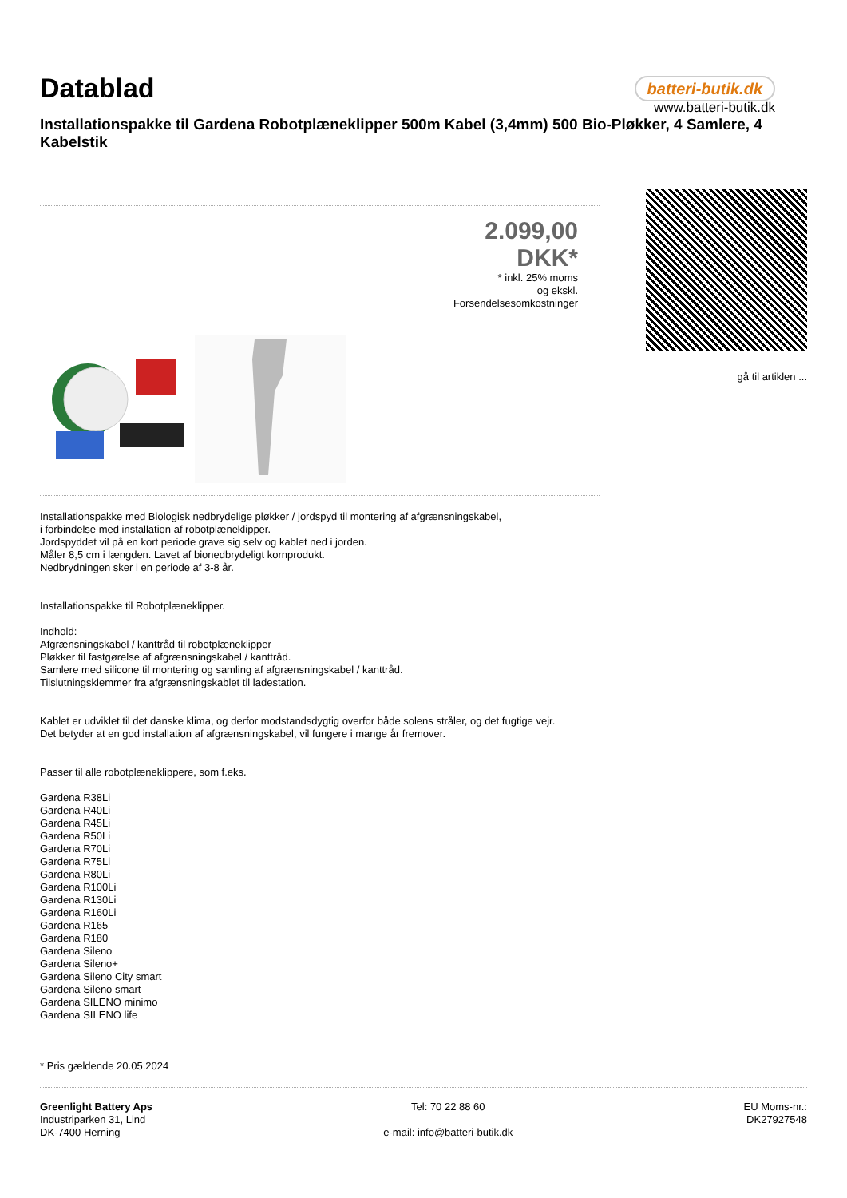Datablad
batteri-butik.dk
www.batteri-butik.dk
Installationspakke til Gardena Robotplæneklipper 500m Kabel (3,4mm) 500 Bio-Pløkker, 4 Samlere, 4 Kabelstik
2.099,00
DKK*
* inkl. 25% moms
og ekskl.
Forsendelsesomkostninger
gå til artiklen ...
Installationspakke med Biologisk nedbrydelige pløkker / jordspyd til montering af afgrænsningskabel,
i forbindelse med installation af robotplæneklipper.
Jordspyddet vil på en kort periode grave sig selv og kablet ned i jorden.
Måler 8,5 cm i længden. Lavet af bionedbrydeligt kornprodukt.
Nedbrydningen sker i en periode af 3-8 år.
Installationspakke til Robotplæneklipper.
Indhold:
Afgrænsningskabel / kanttråd til robotplæneklipper
Pløkker til fastgørelse af afgrænsningskabel / kanttråd.
Samlere med silicone til montering og samling af afgrænsningskabel / kanttråd.
Tilslutningsklemmer fra afgrænsningskablet til ladestation.
Kablet er udviklet til det danske klima, og derfor modstandsdygtig overfor både solens stråler, og det fugtige vejr.
Det betyder at en god installation af afgrænsningskabel, vil fungere i mange år fremover.
Passer til alle robotplæneklippere, som f.eks.
Gardena R38Li
Gardena R40Li
Gardena R45Li
Gardena R50Li
Gardena R70Li
Gardena R75Li
Gardena R80Li
Gardena R100Li
Gardena R130Li
Gardena R160Li
Gardena R165
Gardena R180
Gardena Sileno
Gardena Sileno+
Gardena Sileno City smart
Gardena Sileno smart
Gardena SILENO minimo
Gardena SILENO life
* Pris gældende 20.05.2024
Greenlight Battery Aps
Industriparken 31, Lind
DK-7400 Herning
Tel: 70 22 88 60
e-mail: info@batteri-butik.dk
EU Moms-nr.:
DK27927548